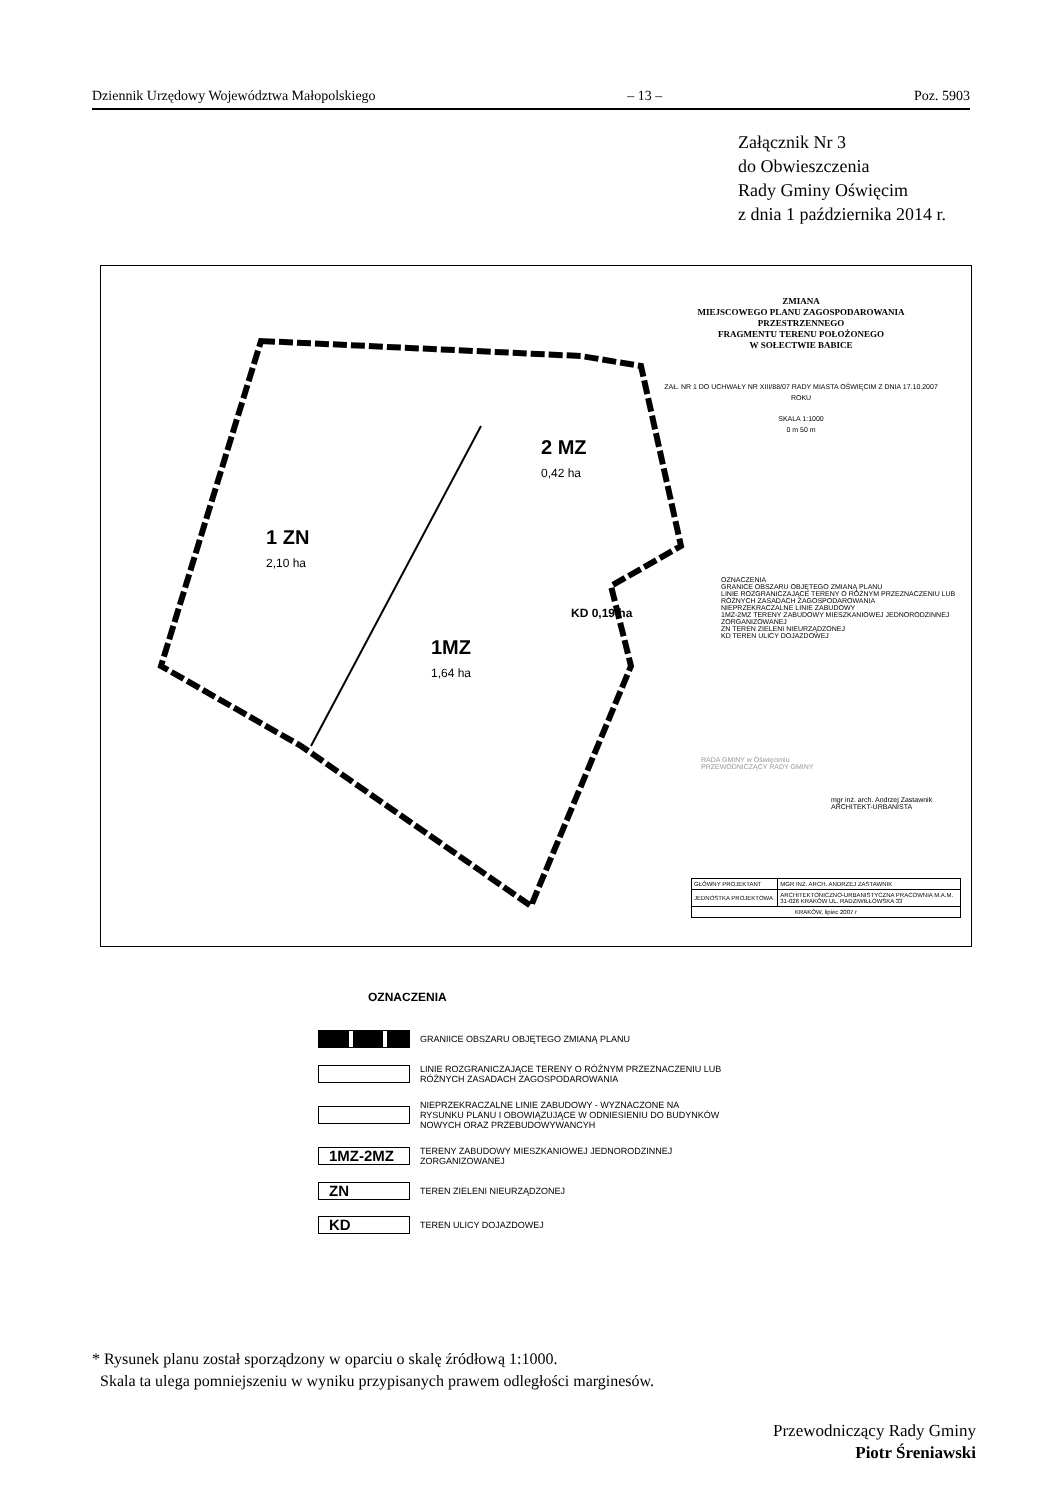Dziennik Urzędowy Województwa Małopolskiego – 13 – Poz. 5903
Załącznik Nr 3
do Obwieszczenia
Rady Gminy Oświęcim
z dnia 1 października 2014 r.
ZMIANA
MIEJSCOWEGO PLANU ZAGOSPODAROWANIA
PRZESTRZENNEGO
FRAGMENTU TERENU POŁOŻONEGO
W SOŁECTWIE BABICE
ZAŁ. NR 1 DO UCHWAŁY NR XIII/88/07 RADY MIASTA OŚWIĘCIM Z DNIA 17.10.2007 ROKU
SKALA 1:1000
0 m 50 m
2 MZ
0,42 ha
1 ZN
2,10 ha
1MZ
1,64 ha
KD 0,19 ha
OZNACZENIA
GRANICE OBSZARU OBJĘTEGO ZMIANĄ PLANU
LINIE ROZGRANICZAJĄCE TERENY O RÓŻNYM PRZEZNACZENIU LUB RÓŻNYCH ZASADACH ZAGOSPODAROWANIA
NIEPRZEKRACZALNE LINIE ZABUDOWY
1MZ-2MZ TERENY ZABUDOWY MIESZKANIOWEJ JEDNORODZINNEJ ZORGANIZOWANEJ
ZN TEREN ZIELENI NIEURZĄDZONEJ
KD TEREN ULICY DOJAZDOWEJ
RADA GMINY w Oświęcimiu
PRZEWODNICZĄCY RADY GMINY
mgr inż. arch. Andrzej Zastawnik
ARCHITEKT-URBANISTA
| GŁÓWNY PROJEKTANT | MGR INŻ. ARCH. ANDRZEJ ZASTAWNIK |
| JEDNOSTKA PROJEKTOWA | ARCHITEKTONICZNO-URBANISTYCZNA PRACOWNIA M.A.M. 31-026 KRAKÓW UL. RADZIWIŁŁOWSKA 33 |
| KRAKÓW, lipiec 2007 r | |
OZNACZENIA
GRANIICE OBSZARU OBJĘTEGO ZMIANĄ PLANU
LINIE ROZGRANICZAJĄCE TERENY O RÓŻNYM PRZEZNACZENIU LUB
RÓŻNYCH ZASADACH ZAGOSPODAROWANIA
NIEPRZEKRACZALNE LINIE ZABUDOWY - WYZNACZONE NA
RYSUNKU PLANU I OBOWIĄZUJĄCE W ODNIESIENIU DO BUDYNKÓW
NOWYCH ORAZ PRZEBUDOWYWANCYH
1MZ-2MZ
TERENY ZABUDOWY MIESZKANIOWEJ JEDNORODZINNEJ
ZORGANIZOWANEJ
ZN
TEREN ZIELENI NIEURZĄDZONEJ
KD
TEREN ULICY DOJAZDOWEJ
* Rysunek planu został sporządzony w oparciu o skalę źródłową 1:1000.
Skala ta ulega pomniejszeniu w wyniku przypisanych prawem odległości marginesów.
Przewodniczący Rady Gminy
Piotr Śreniawski